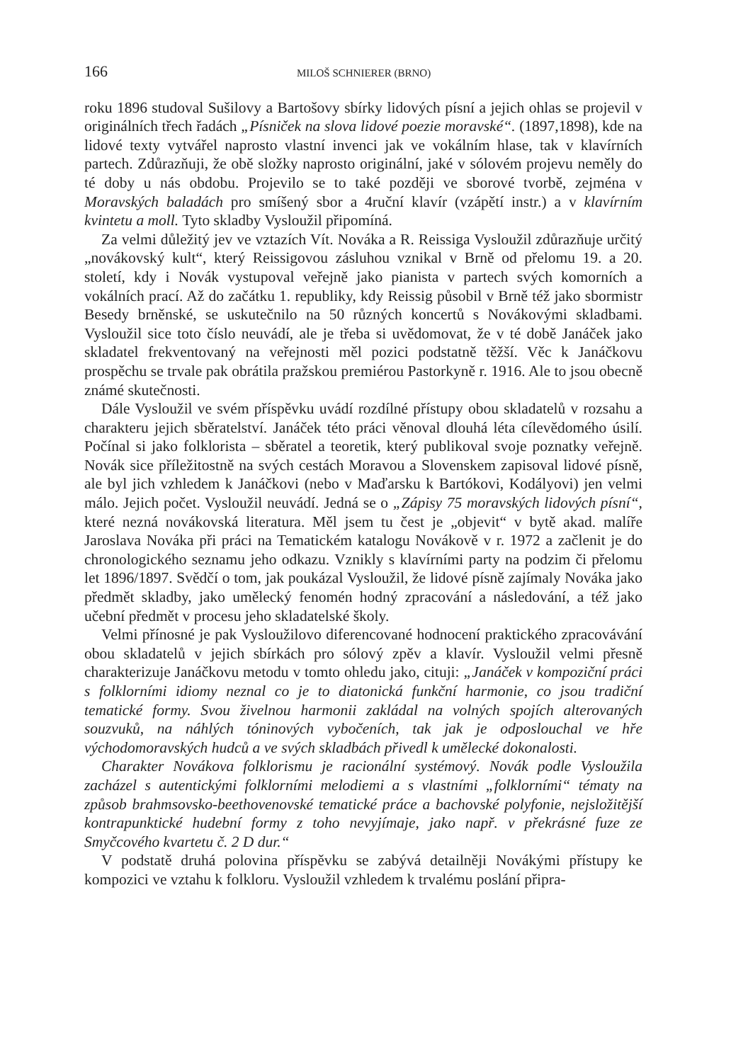166 MILOŠ SCHNIERER (BRNO)
roku 1896 studoval Sušilovy a Bartošovy sbírky lidových písní a jejich ohlas se projevil v originálních třech řadách „Písniček na slova lidové poezie moravské“. (1897,1898), kde na lidové texty vytvářel naprosto vlastní invenci jak ve vokálním hlase, tak v klavírních partech. Zdůrazňuji, že obě složky naprosto originální, jaké v sólovém projevu neměly do té doby u nás obdobu. Projevilo se to také později ve sborové tvorbě, zejména v Moravských baladách pro smíšený sbor a 4ruční klavír (vzápětí instr.) a v klavírním kvintetu a moll. Tyto skladby Vysloužil připomíná.
Za velmi důležitý jev ve vztazích Vít. Nováka a R. Reissiga Vysloužil zdůrazňuje určitý „novákovský kult“, který Reissigovou zásluhou vznikal v Brně od přelomu 19. a 20. století, kdy i Novák vystupoval veřejně jako pianista v partech svých komorních a vokálních prací. Až do začátku 1. republiky, kdy Reissig působil v Brně též jako sbormistr Besedy brněnské, se uskutečnilo na 50 různých koncertů s Novákovými skladbami. Vysloužil sice toto číslo neuvádí, ale je třeba si uvědomovat, že v té době Janáček jako skladatel frekventovaný na veřejnosti měl pozici podstatně těžší. Věc k Janáčkovu prospěchu se trvale pak obrátila pražskou premiérou Pastorkyně r. 1916. Ale to jsou obecně známé skutečnosti.
Dále Vysloužil ve svém příspěvku uvádí rozdílné přístupy obou skladatelů v rozsahu a charakteru jejich sběratelství. Janáček této práci věnoval dlouhá léta cílevědomého úsilí. Počínal si jako folklorista – sběratel a teoretik, který publikoval svoje poznatky veřejně. Novák sice příležitostně na svých cestách Moravou a Slovenskem zapisoval lidové písně, ale byl jich vzhledem k Janáčkovi (nebo v Maďarsku k Bartókovi, Kodályovi) jen velmi málo. Jejich počet. Vysloužil neuvádí. Jedná se o „Zápisy 75 moravských lidových písní“, které nezná novákovská literatura. Měl jsem tu čest je „objevit“ v bytě akad. malíře Jaroslava Nováka při práci na Tematickém katalogu Novákově v r. 1972 a začlenit je do chronologického seznamu jeho odkazu. Vznikly s klavírními party na podzim či přelomu let 1896/1897. Svědčí o tom, jak poukázal Vysloužil, že lidové písně zajímaly Nováka jako předmět skladby, jako umělecký fenomén hodný zpracování a následování, a též jako učební předmět v procesu jeho skladatelské školy.
Velmi přínosné je pak Vysloužilovo diferencované hodnocení praktického zpracovávání obou skladatelů v jejich sbírkách pro sólový zpěv a klavír. Vysloužil velmi přesně charakterizuje Janáčkovu metodu v tomto ohledu jako, cituji: „Janáček v kompoziční práci s folklorními idiomy neznal co je to diatonická funkční harmonie, co jsou tradiční tematické formy. Svou živelnou harmonii zakládal na volných spojích alterovaných souzvuků, na náhlých tóninových vybočeních, tak jak je odposlouchal ve hře východomoravských hudců a ve svých skladbách přivedl k umělecké dokonalosti.
Charakter Novákova folklorismu je racionální systémový. Novák podle Vysloužila zacházel s autentickými folklorními melodiemi a s vlastními „folklorními“ tématy na způsob brahmsovsko-beethovenovské tematické práce a bachovské polyfonie, nejsložitější kontrapunktické hudební formy z toho nevyjímaje, jako např. v překrásné fuze ze Smyčcového kvartetu č. 2 D dur.“
V podstatě druhá polovina příspěvku se zabývá detailněji Novákými přístupy ke kompozici ve vztahu k folkloru. Vysloužil vzhledem k trvalému poslání připra-